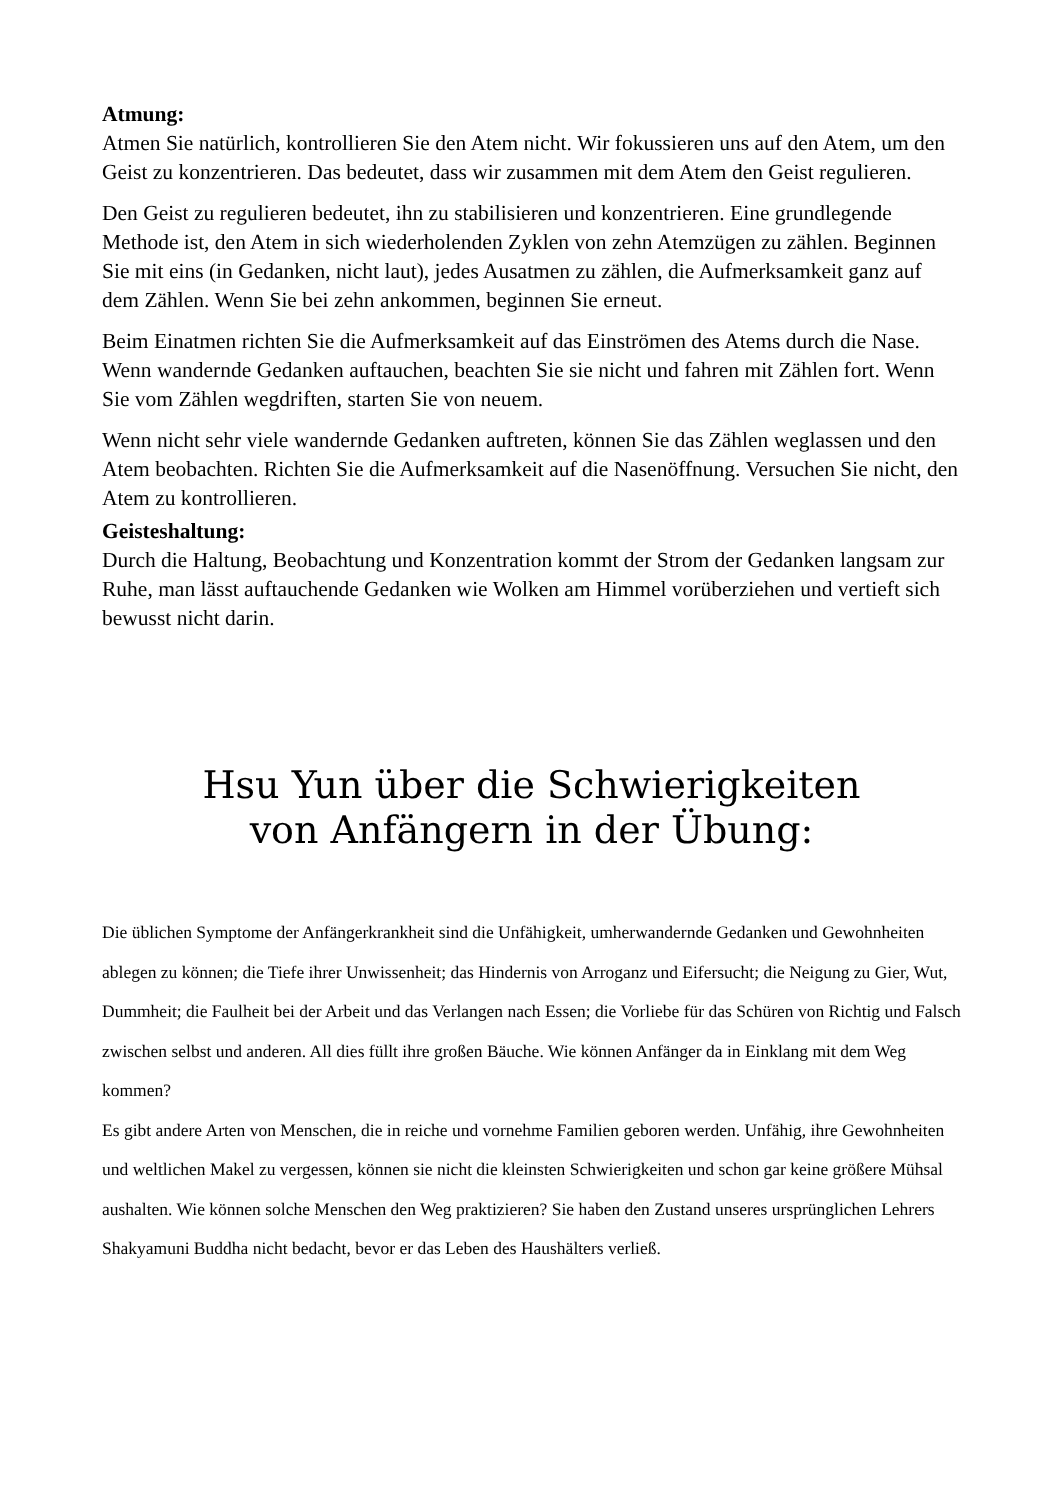Atmung:
Atmen Sie natürlich, kontrollieren Sie den Atem nicht. Wir fokussieren uns auf den Atem, um den Geist zu konzentrieren. Das bedeutet, dass wir zusammen mit dem Atem den Geist regulieren.
Den Geist zu regulieren bedeutet, ihn zu stabilisieren und konzentrieren. Eine grundlegende Methode ist, den Atem in sich wiederholenden Zyklen von zehn Atemzügen zu zählen. Beginnen Sie mit eins (in Gedanken, nicht laut), jedes Ausatmen zu zählen, die Aufmerksamkeit ganz auf dem Zählen. Wenn Sie bei zehn ankommen, beginnen Sie erneut.
Beim Einatmen richten Sie die Aufmerksamkeit auf das Einströmen des Atems durch die Nase. Wenn wandernde Gedanken auftauchen, beachten Sie sie nicht und fahren mit Zählen fort. Wenn Sie vom Zählen wegdriften, starten Sie von neuem.
Wenn nicht sehr viele wandernde Gedanken auftreten, können Sie das Zählen weglassen und den Atem beobachten. Richten Sie die Aufmerksamkeit auf die Nasenöffnung. Versuchen Sie nicht, den Atem zu kontrollieren.
Geisteshaltung:
Durch die Haltung, Beobachtung und Konzentration kommt der Strom der Gedanken langsam zur Ruhe, man lässt auftauchende Gedanken wie Wolken am Himmel vorüberziehen und vertieft sich bewusst nicht darin.
Hsu Yun über die Schwierigkeiten
von Anfängern in der Übung:
Die üblichen Symptome der Anfängerkrankheit sind die Unfähigkeit, umherwandernde Gedanken und Gewohnheiten ablegen zu können; die Tiefe ihrer Unwissenheit; das Hindernis von Arroganz und Eifersucht; die Neigung zu Gier, Wut, Dummheit; die Faulheit bei der Arbeit und das Verlangen nach Essen; die Vorliebe für das Schüren von Richtig und Falsch zwischen selbst und anderen. All dies füllt ihre großen Bäuche. Wie können Anfänger da in Einklang mit dem Weg kommen?
Es gibt andere Arten von Menschen, die in reiche und vornehme Familien geboren werden. Unfähig, ihre Gewohnheiten und weltlichen Makel zu vergessen, können sie nicht die kleinsten Schwierigkeiten und schon gar keine größere Mühsal aushalten. Wie können solche Menschen den Weg praktizieren? Sie haben den Zustand unseres ursprünglichen Lehrers Shakyamuni Buddha nicht bedacht, bevor er das Leben des Haushälters verließ.